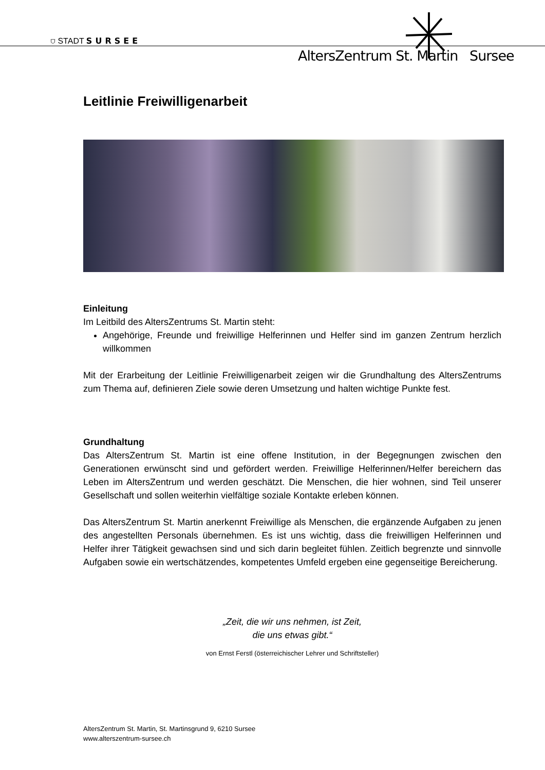⛉ STADT SURSEE
AltersZentrum St. Martin Sursee
Leitlinie Freiwilligenarbeit
Einleitung
Im Leitbild des AltersZentrums St. Martin steht:
Angehörige, Freunde und freiwillige Helferinnen und Helfer sind im ganzen Zentrum herzlich willkommen
Mit der Erarbeitung der Leitlinie Freiwilligenarbeit zeigen wir die Grundhaltung des AltersZentrums zum Thema auf, definieren Ziele sowie deren Umsetzung und halten wichtige Punkte fest.
Grundhaltung
Das AltersZentrum St. Martin ist eine offene Institution, in der Begegnungen zwischen den Generationen erwünscht sind und gefördert werden. Freiwillige Helferinnen/Helfer bereichern das Leben im AltersZentrum und werden geschätzt. Die Menschen, die hier wohnen, sind Teil unserer Gesellschaft und sollen weiterhin vielfältige soziale Kontakte erleben können.
Das AltersZentrum St. Martin anerkennt Freiwillige als Menschen, die ergänzende Aufgaben zu jenen des angestellten Personals übernehmen. Es ist uns wichtig, dass die freiwilligen Helferinnen und Helfer ihrer Tätigkeit gewachsen sind und sich darin begleitet fühlen. Zeitlich begrenzte und sinnvolle Aufgaben sowie ein wertschätzendes, kompetentes Umfeld ergeben eine gegenseitige Bereicherung.
„Zeit, die wir uns nehmen, ist Zeit,
die uns etwas gibt.“
von Ernst Ferstl (österreichischer Lehrer und Schriftsteller)
AltersZentrum St. Martin, St. Martinsgrund 9, 6210 Sursee
www.alterszentrum-sursee.ch